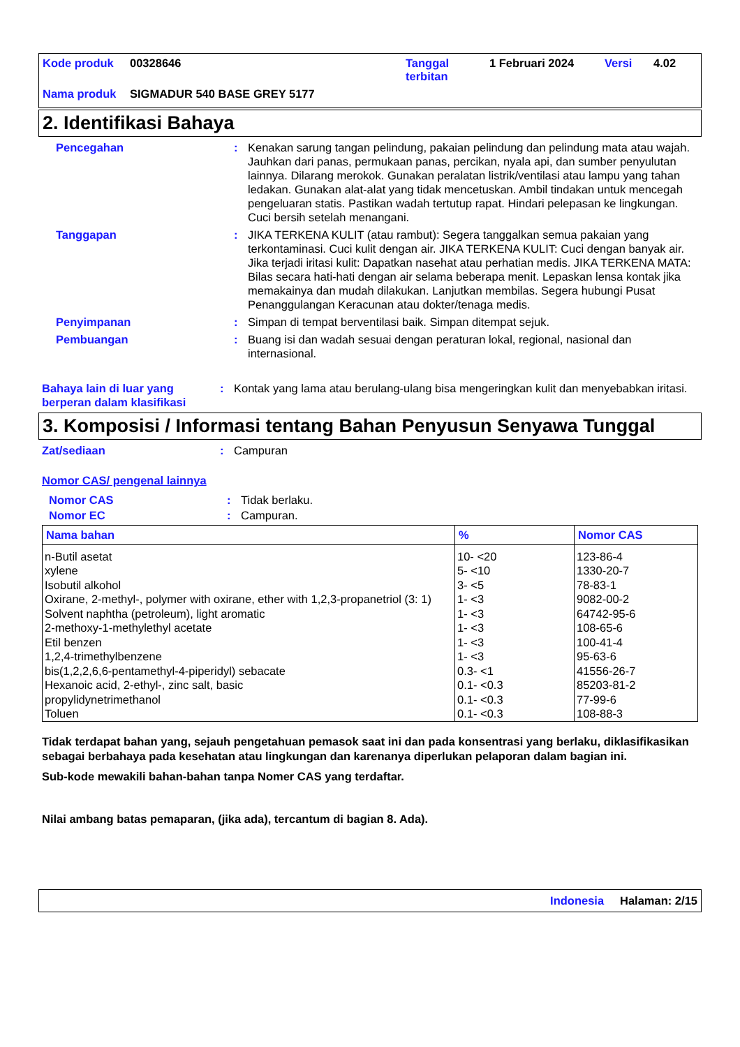| Kode produk | 00328646 | Tanggal terbitan | 1 Februari 2024 | Versi | 4.02 |
| Nama produk | SIGMADUR 540 BASE GREY 5177 | | | | |
2. Identifikasi Bahaya
Pencegahan : Kenakan sarung tangan pelindung, pakaian pelindung dan pelindung mata atau wajah. Jauhkan dari panas, permukaan panas, percikan, nyala api, dan sumber penyulutan lainnya. Dilarang merokok. Gunakan peralatan listrik/ventilasi atau lampu yang tahan ledakan. Gunakan alat-alat yang tidak mencetuskan. Ambil tindakan untuk mencegah pengeluaran statis. Pastikan wadah tertutup rapat. Hindari pelepasan ke lingkungan. Cuci bersih setelah menangani.
Tanggapan : JIKA TERKENA KULIT (atau rambut): Segera tanggalkan semua pakaian yang terkontaminasi. Cuci kulit dengan air. JIKA TERKENA KULIT: Cuci dengan banyak air. Jika terjadi iritasi kulit: Dapatkan nasehat atau perhatian medis. JIKA TERKENA MATA: Bilas secara hati-hati dengan air selama beberapa menit. Lepaskan lensa kontak jika memakainya dan mudah dilakukan. Lanjutkan membilas. Segera hubungi Pusat Penanggulangan Keracunan atau dokter/tenaga medis.
Penyimpanan : Simpan di tempat berventilasi baik. Simpan ditempat sejuk.
Pembuangan : Buang isi dan wadah sesuai dengan peraturan lokal, regional, nasional dan internasional.
Bahaya lain di luar yang berperan dalam klasifikasi
: Kontak yang lama atau berulang-ulang bisa mengeringkan kulit dan menyebabkan iritasi.
3. Komposisi / Informasi tentang Bahan Penyusun Senyawa Tunggal
Zat/sediaan : Campuran
Nomor CAS/ pengenal lainnya
Nomor CAS : Tidak berlaku.
Nomor EC : Campuran.
| Nama bahan | % | Nomor CAS |
| --- | --- | --- |
| n-Butil asetat | 10- <20 | 123-86-4 |
| xylene | 5- <10 | 1330-20-7 |
| Isobutil alkohol | 3- <5 | 78-83-1 |
| Oxirane, 2-methyl-, polymer with oxirane, ether with 1,2,3-propanetriol (3: 1) | 1- <3 | 9082-00-2 |
| Solvent naphtha (petroleum), light aromatic | 1- <3 | 64742-95-6 |
| 2-methoxy-1-methylethyl acetate | 1- <3 | 108-65-6 |
| Etil benzen | 1- <3 | 100-41-4 |
| 1,2,4-trimethylbenzene | 1- <3 | 95-63-6 |
| bis(1,2,2,6,6-pentamethyl-4-piperidyl) sebacate | 0.3- <1 | 41556-26-7 |
| Hexanoic acid, 2-ethyl-, zinc salt, basic | 0.1- <0.3 | 85203-81-2 |
| propylidynetrimethanol | 0.1- <0.3 | 77-99-6 |
| Toluen | 0.1- <0.3 | 108-88-3 |
Tidak terdapat bahan yang, sejauh pengetahuan pemasok saat ini dan pada konsentrasi yang berlaku, diklasifikasikan sebagai berbahaya pada kesehatan atau lingkungan dan karenanya diperlukan pelaporan dalam bagian ini.
Sub-kode mewakili bahan-bahan tanpa Nomer CAS yang terdaftar.
Nilai ambang batas pemaparan, (jika ada), tercantum di bagian 8. Ada).
Indonesia Halaman: 2/15